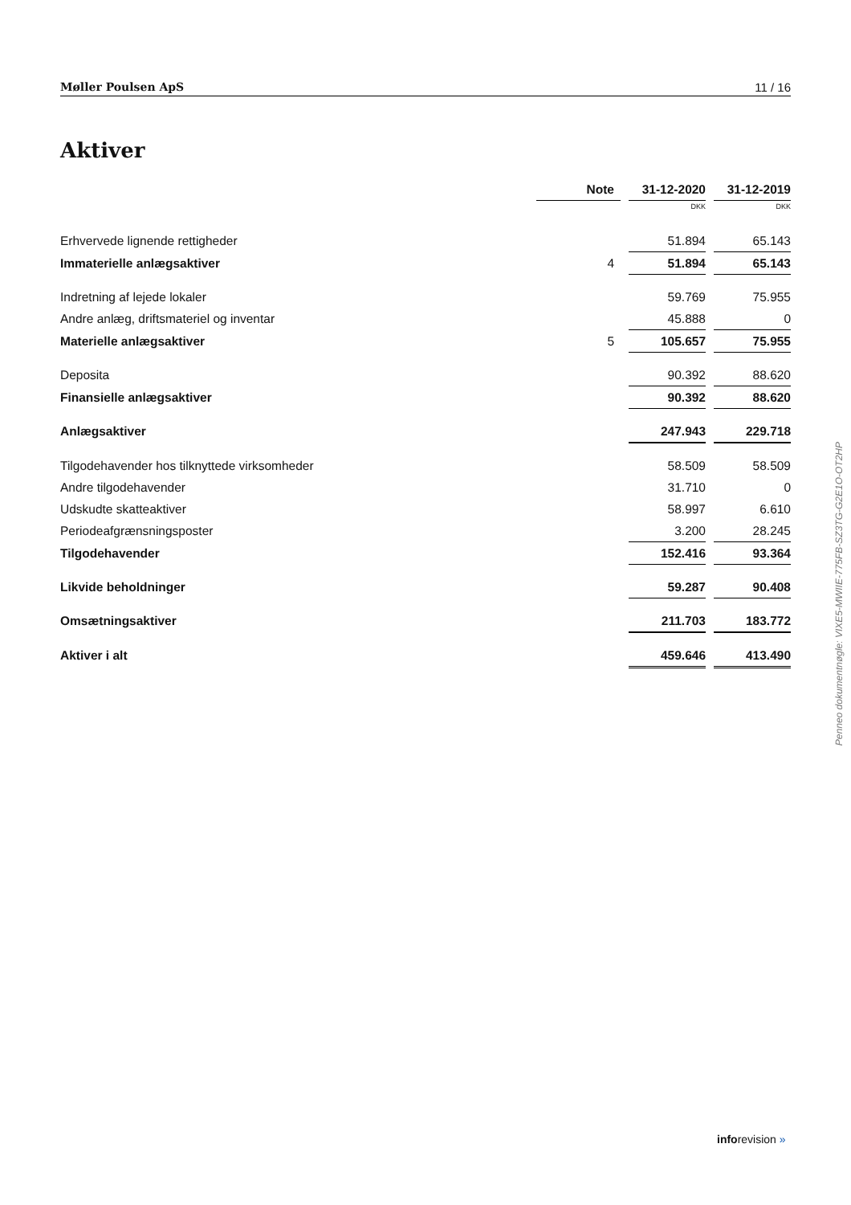Møller Poulsen ApS 11 / 16
Aktiver
| | Note | | 31-12-2020 | | 31-12-2019 |
| | | | DKK | | DKK |
| Erhvervede lignende rettigheder | | | 51.894 | | 65.143 |
| Immaterielle anlægsaktiver | 4 | | 51.894 | | 65.143 |
| Indretning af lejede lokaler | | | 59.769 | | 75.955 |
| Andre anlæg, driftsmateriel og inventar | | | 45.888 | | 0 |
| Materielle anlægsaktiver | 5 | | 105.657 | | 75.955 |
| Deposita | | | 90.392 | | 88.620 |
| Finansielle anlægsaktiver | | | 90.392 | | 88.620 |
| Anlægsaktiver | | | 247.943 | | 229.718 |
| Tilgodehavender hos tilknyttede virksomheder | | | 58.509 | | 58.509 |
| Andre tilgodehavender | | | 31.710 | | 0 |
| Udskudte skatteaktiver | | | 58.997 | | 6.610 |
| Periodeafgrænsningsposter | | | 3.200 | | 28.245 |
| Tilgodehavender | | | 152.416 | | 93.364 |
| Likvide beholdninger | | | 59.287 | | 90.408 |
| Omsætningsaktiver | | | 211.703 | | 183.772 |
| Aktiver i alt | | | 459.646 | | 413.490 |
Penneo dokumentnøgle: VIXE5-MWIIE-775FB-SZ3TG-G2E1O-OT2HP
inforevision »